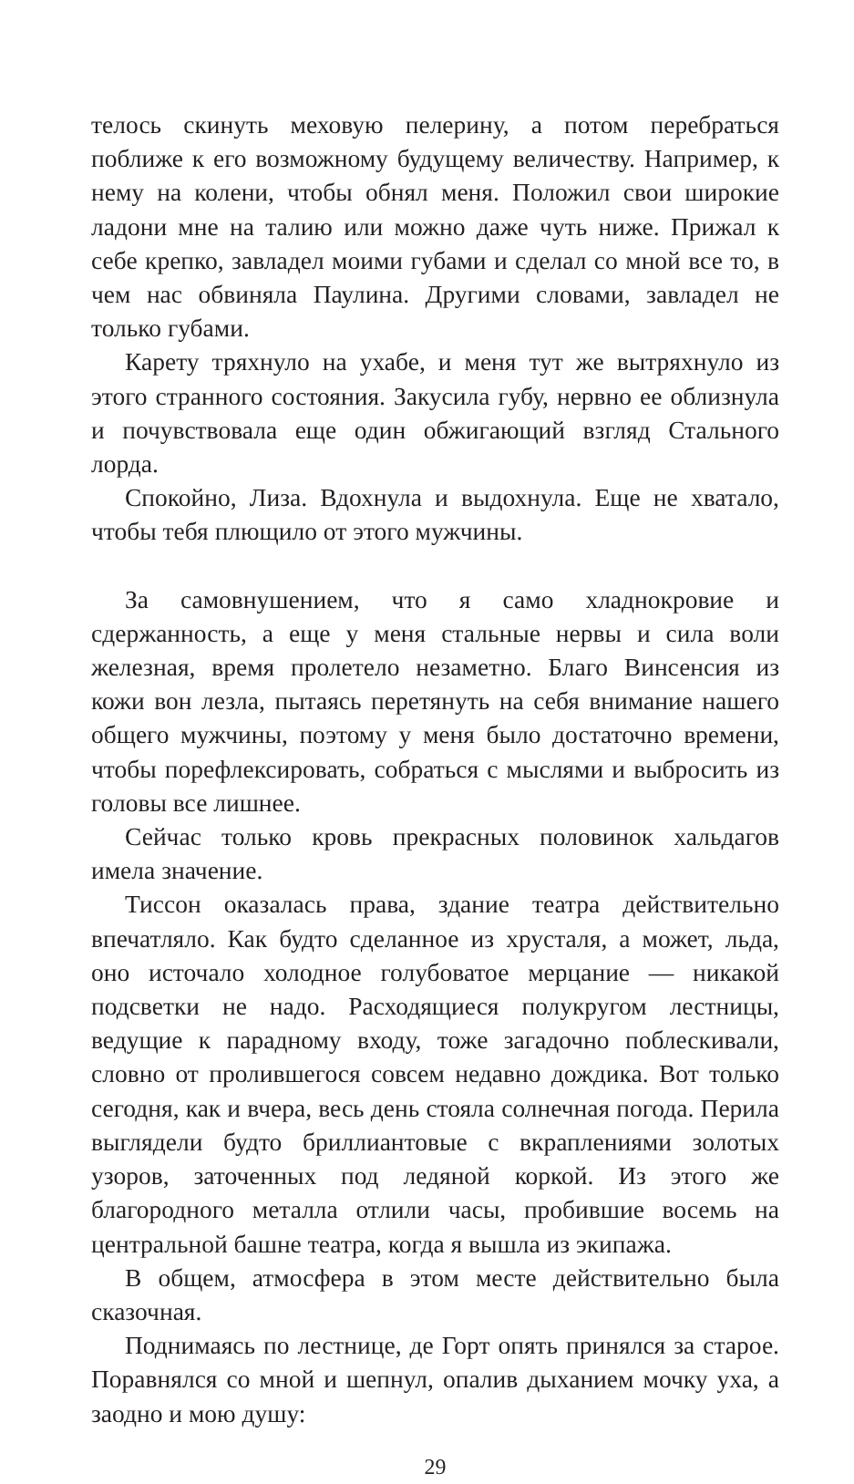телось скинуть меховую пелерину, а потом перебраться поближе к его возможному будущему величеству. Например, к нему на колени, чтобы обнял меня. Положил свои широкие ладони мне на талию или можно даже чуть ниже. Прижал к себе крепко, завладел моими губами и сделал со мной все то, в чем нас обвиняла Паулина. Другими словами, завладел не только губами.
Карету тряхнуло на ухабе, и меня тут же вытряхнуло из этого странного состояния. Закусила губу, нервно ее облизнула и почувствовала еще один обжигающий взгляд Стального лорда.
Спокойно, Лиза. Вдохнула и выдохнула. Еще не хватало, чтобы тебя плющило от этого мужчины.
За самовнушением, что я само хладнокровие и сдержанность, а еще у меня стальные нервы и сила воли железная, время пролетело незаметно. Благо Винсенсия из кожи вон лезла, пытаясь перетянуть на себя внимание нашего общего мужчины, поэтому у меня было достаточно времени, чтобы порефлексировать, собраться с мыслями и выбросить из головы все лишнее.
Сейчас только кровь прекрасных половинок хальдагов имела значение.
Тиссон оказалась права, здание театра действительно впечатляло. Как будто сделанное из хрусталя, а может, льда, оно источало холодное голубоватое мерцание — никакой подсветки не надо. Расходящиеся полукругом лестницы, ведущие к парадному входу, тоже загадочно поблескивали, словно от пролившегося совсем недавно дождика. Вот только сегодня, как и вчера, весь день стояла солнечная погода. Перила выглядели будто бриллиантовые с вкраплениями золотых узоров, заточенных под ледяной коркой. Из этого же благородного металла отлили часы, пробившие восемь на центральной башне театра, когда я вышла из экипажа.
В общем, атмосфера в этом месте действительно была сказочная.
Поднимаясь по лестнице, де Горт опять принялся за старое. Поравнялся со мной и шепнул, опалив дыханием мочку уха, а заодно и мою душу:
29